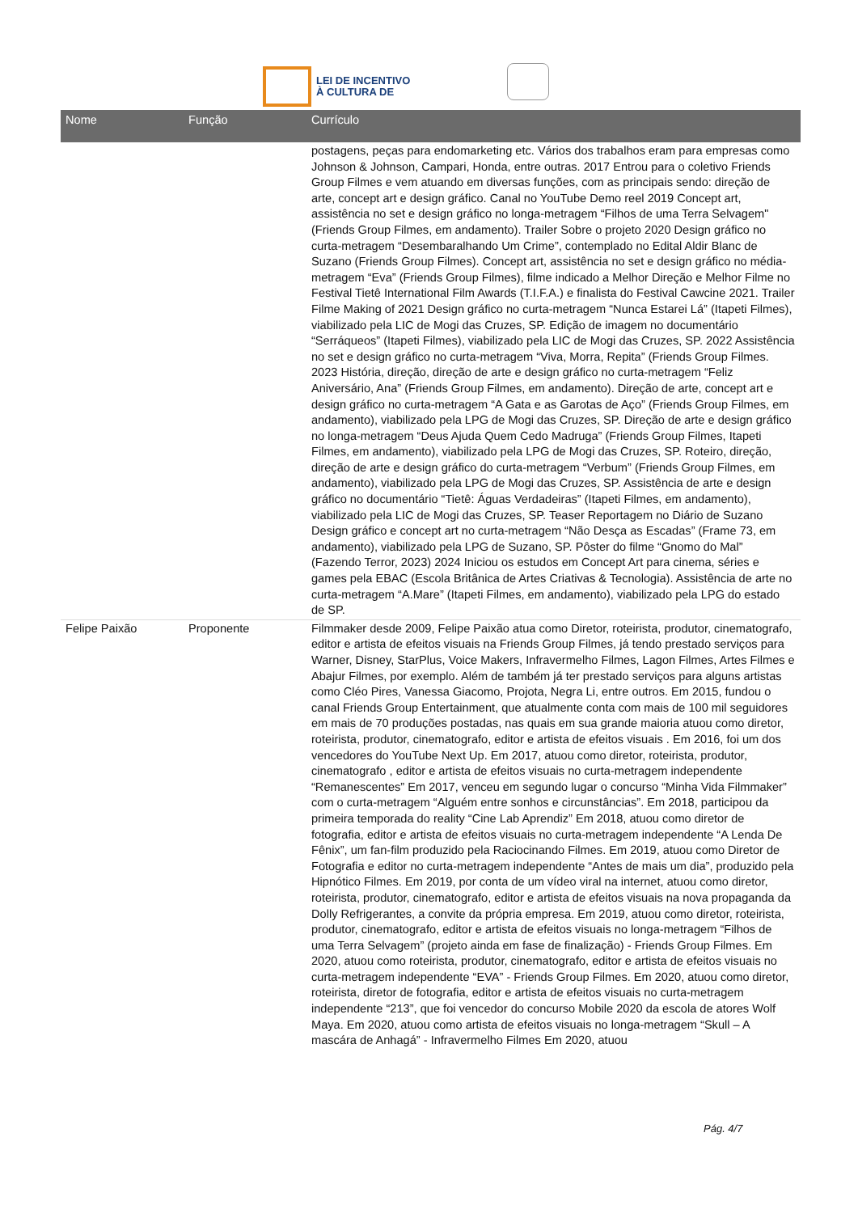LEI DE INCENTIVO
À CULTURA DE
| Nome | Função | Currículo |
| --- | --- | --- |
| | | postagens, peças para endomarketing etc. Vários dos trabalhos eram para empresas como Johnson & Johnson, Campari, Honda, entre outras. 2017 Entrou para o coletivo Friends Group Filmes e vem atuando em diversas funções, com as principais sendo: direção de arte, concept art e design gráfico. Canal no YouTube Demo reel 2019 Concept art, assistência no set e design gráfico no longa-metragem “Filhos de uma Terra Selvagem" (Friends Group Filmes, em andamento). Trailer Sobre o projeto 2020 Design gráfico no curta-metragem “Desembaralhando Um Crime”, contemplado no Edital Aldir Blanc de Suzano (Friends Group Filmes). Concept art, assistência no set e design gráfico no média-metragem “Eva” (Friends Group Filmes), filme indicado a Melhor Direção e Melhor Filme no Festival Tietê International Film Awards (T.I.F.A.) e finalista do Festival Cawcine 2021. Trailer Filme Making of 2021 Design gráfico no curta-metragem “Nunca Estarei Lá” (Itapeti Filmes), viabilizado pela LIC de Mogi das Cruzes, SP. Edição de imagem no documentário “Serráqueos” (Itapeti Filmes), viabilizado pela LIC de Mogi das Cruzes, SP. 2022 Assistência no set e design gráfico no curta-metragem “Viva, Morra, Repita” (Friends Group Filmes. 2023 História, direção, direção de arte e design gráfico no curta-metragem “Feliz Aniversário, Ana” (Friends Group Filmes, em andamento). Direção de arte, concept art e design gráfico no curta-metragem “A Gata e as Garotas de Aço” (Friends Group Filmes, em andamento), viabilizado pela LPG de Mogi das Cruzes, SP. Direção de arte e design gráfico no longa-metragem “Deus Ajuda Quem Cedo Madruga” (Friends Group Filmes, Itapeti Filmes, em andamento), viabilizado pela LPG de Mogi das Cruzes, SP. Roteiro, direção, direção de arte e design gráfico do curta-metragem “Verbum” (Friends Group Filmes, em andamento), viabilizado pela LPG de Mogi das Cruzes, SP. Assistência de arte e design gráfico no documentário “Tietê: Águas Verdadeiras” (Itapeti Filmes, em andamento), viabilizado pela LIC de Mogi das Cruzes, SP. Teaser Reportagem no Diário de Suzano Design gráfico e concept art no curta-metragem “Não Desça as Escadas” (Frame 73, em andamento), viabilizado pela LPG de Suzano, SP. Pôster do filme “Gnomo do Mal” (Fazendo Terror, 2023) 2024 Iniciou os estudos em Concept Art para cinema, séries e games pela EBAC (Escola Britânica de Artes Criativas & Tecnologia). Assistência de arte no curta-metragem “A.Mare” (Itapeti Filmes, em andamento), viabilizado pela LPG do estado de SP. |
| Felipe Paixão | Proponente | Filmmaker desde 2009, Felipe Paixão atua como Diretor, roteirista, produtor, cinematografo, editor e artista de efeitos visuais na Friends Group Filmes, já tendo prestado serviços para Warner, Disney, StarPlus, Voice Makers, Infravermelho Filmes, Lagon Filmes, Artes Filmes e Abajur Filmes, por exemplo. Além de também já ter prestado serviços para alguns artistas como Cléo Pires, Vanessa Giacomo, Projota, Negra Li, entre outros. Em 2015, fundou o canal Friends Group Entertainment, que atualmente conta com mais de 100 mil seguidores em mais de 70 produções postadas, nas quais em sua grande maioria atuou como diretor, roteirista, produtor, cinematografo, editor e artista de efeitos visuais . Em 2016, foi um dos vencedores do YouTube Next Up. Em 2017, atuou como diretor, roteirista, produtor, cinematografo , editor e artista de efeitos visuais no curta-metragem independente “Remanescentes” Em 2017, venceu em segundo lugar o concurso “Minha Vida Filmmaker” com o curta-metragem “Alguém entre sonhos e circunstâncias”. Em 2018, participou da primeira temporada do reality “Cine Lab Aprendiz” Em 2018, atuou como diretor de fotografia, editor e artista de efeitos visuais no curta-metragem independente “A Lenda De Fênix”, um fan-film produzido pela Raciocinando Filmes. Em 2019, atuou como Diretor de Fotografia e editor no curta-metragem independente “Antes de mais um dia”, produzido pela Hipnótico Filmes. Em 2019, por conta de um vídeo viral na internet, atuou como diretor, roteirista, produtor, cinematografo, editor e artista de efeitos visuais na nova propaganda da Dolly Refrigerantes, a convite da própria empresa. Em 2019, atuou como diretor, roteirista, produtor, cinematografo, editor e artista de efeitos visuais no longa-metragem “Filhos de uma Terra Selvagem” (projeto ainda em fase de finalização) - Friends Group Filmes. Em 2020, atuou como roteirista, produtor, cinematografo, editor e artista de efeitos visuais no curta-metragem independente “EVA” - Friends Group Filmes. Em 2020, atuou como diretor, roteirista, diretor de fotografia, editor e artista de efeitos visuais no curta-metragem independente “213”, que foi vencedor do concurso Mobile 2020 da escola de atores Wolf Maya. Em 2020, atuou como artista de efeitos visuais no longa-metragem “Skull – A mascára de Anhagá” - Infravermelho Filmes Em 2020, atuou |
Pág. 4/7